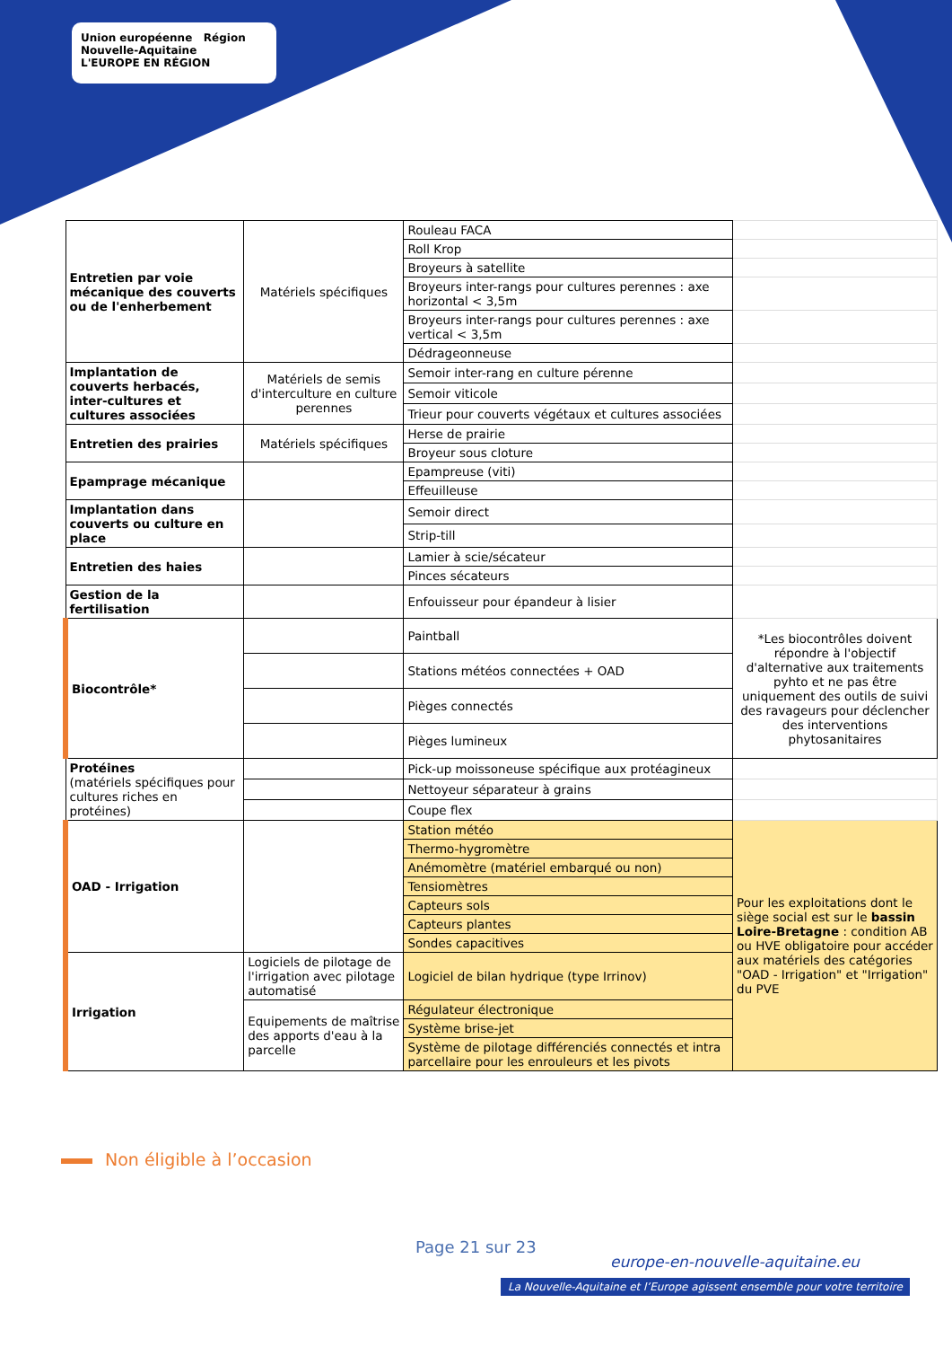Union européenne Région Nouvelle-Aquitaine
L'EUROPE EN RÉGION
| Entretien par voie mécanique des couverts ou de l'enherbement | Matériels spécifiques | Rouleau FACA | |
| | | Roll Krop | |
| | | Broyeurs à satellite | |
| | | Broyeurs inter-rangs pour cultures perennes : axe horizontal < 3,5m | |
| | | Broyeurs inter-rangs pour cultures perennes : axe vertical < 3,5m | |
| | | Dédrageonneuse | |
| Implantation de couverts herbacés, inter-cultures et cultures associées | Matériels de semis d'interculture en culture perennes | Semoir inter-rang en culture pérenne | |
| | | Semoir viticole | |
| | | Trieur pour couverts végétaux et cultures associées | |
| Entretien des prairies | Matériels spécifiques | Herse de prairie | |
| | | Broyeur sous cloture | |
| Epamprage mécanique | | Epampreuse (viti) | |
| | | Effeuilleuse | |
| Implantation dans couverts ou culture en place | | Semoir direct | |
| | | Strip-till | |
| Entretien des haies | | Lamier à scie/sécateur | |
| | | Pinces sécateurs | |
| Gestion de la fertilisation | | Enfouisseur pour épandeur à lisier | |
| Biocontrôle* | | Paintball | *Les biocontrôles doivent répondre à l'objectif d'alternative aux traitements pyhto et ne pas être uniquement des outils de suivi des ravageurs pour déclencher des interventions phytosanitaires |
| | | Stations météos connectées + OAD | |
| | | Pièges connectés | |
| | | Pièges lumineux | |
| Protéines (matériels spécifiques pour cultures riches en protéines) | | Pick-up moissoneuse spécifique aux protéagineux | |
| | | Nettoyeur séparateur à grains | |
| | | Coupe flex | |
| OAD - Irrigation | | Station météo | Pour les exploitations dont le siège social est sur le bassin Loire-Bretagne : condition AB ou HVE obligatoire pour accéder aux matériels des catégories "OAD - Irrigation" et "Irrigation" du PVE |
| | | Thermo-hygromètre | |
| | | Anémomètre (matériel embarqué ou non) | |
| | | Tensiomètres | |
| | | Capteurs sols | |
| | | Capteurs plantes | |
| | | Sondes capacitives | |
| Irrigation | Logiciels de pilotage de l'irrigation avec pilotage automatisé | Logiciel de bilan hydrique (type Irrinov) | |
| | Equipements de maîtrise des apports d'eau à la parcelle | Régulateur électronique | |
| | | Système brise-jet | |
| | | Système de pilotage différenciés connectés et intra parcellaire pour les enrouleurs et les pivots | |
Non éligible à l’occasion
Page 21 sur 23
europe-en-nouvelle-aquitaine.eu
La Nouvelle-Aquitaine et l’Europe agissent ensemble pour votre territoire